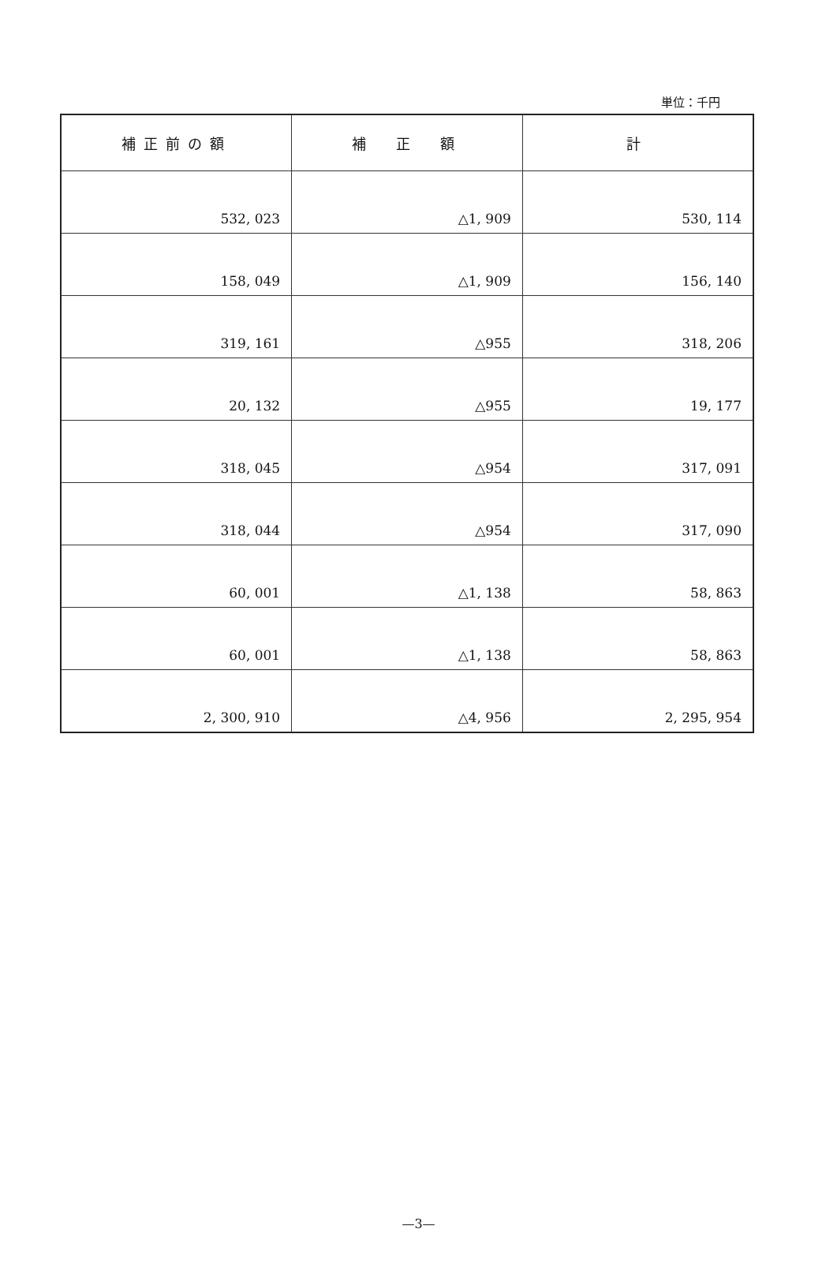単位：千円
| 補正前の額 | 補 正 額 | 計 |
| --- | --- | --- |
| 532, 023 | △1, 909 | 530, 114 |
| 158, 049 | △1, 909 | 156, 140 |
| 319, 161 | △955 | 318, 206 |
| 20, 132 | △955 | 19, 177 |
| 318, 045 | △954 | 317, 091 |
| 318, 044 | △954 | 317, 090 |
| 60, 001 | △1, 138 | 58, 863 |
| 60, 001 | △1, 138 | 58, 863 |
| 2, 300, 910 | △4, 956 | 2, 295, 954 |
—3—